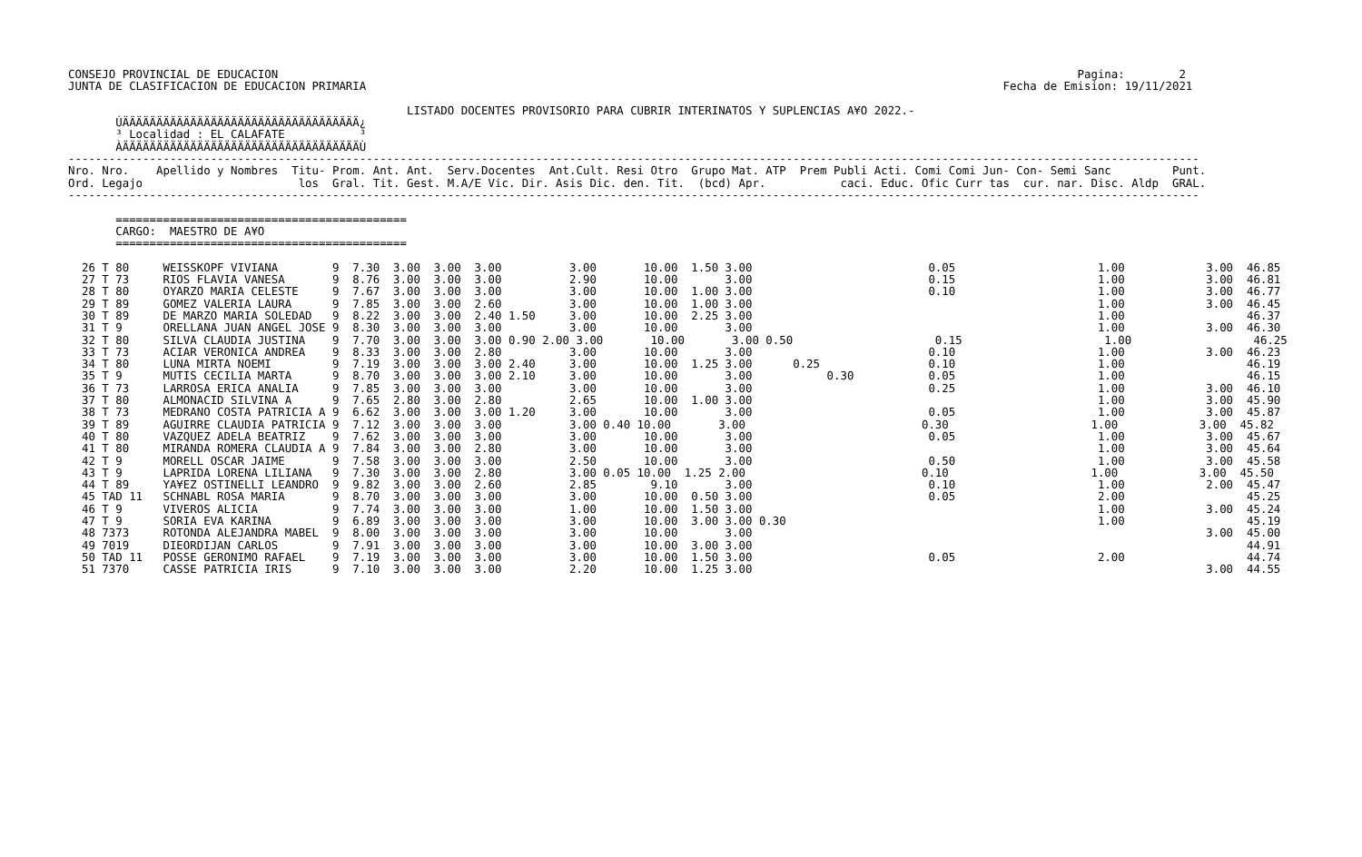CONSEJO PROVINCIAL DE EDUCACION                                                                                                                      Pagina:        2
JUNTA DE CLASIFICACION DE EDUCACION PRIMARIA                                                                                              Fecha de Emision: 19/11/2021

                                                  LISTADO DOCENTES PROVISORIO PARA CUBRIR INTERINATOS Y SUPLENCIAS A¥O 2022.-
       ÚÄÄÄÄÄÄÄÄÄÄÄÄÄÄÄÄÄÄÄÄÄÄÄÄÄÄÄÄÄÄÄÄÄÄÄ¿
       ³ Localidad : EL CALAFATE           ³
       ÀÄÄÄÄÄÄÄÄÄÄÄÄÄÄÄÄÄÄÄÄÄÄÄÄÄÄÄÄÄÄÄÄÄÄÄÙ
-----------------------------------------------------------------------------------------------------------------------------------------------------------------------
Nro. Nro.    Apellido y Nombres  Titu- Prom. Ant. Ant.  Serv.Docentes  Ant.Cult. Resi Otro  Grupo Mat. ATP  Prem Publi Acti. Comi Comi Jun- Con- Semi Sanc         Punt.
Ord. Legajo                       los  Gral. Tit. Gest. M.A/E Vic. Dir. Asis Dic. den. Tit.  (bcd) Apr.           caci. Educ. Ofic Curr tas  cur. nar. Disc. Aldp  GRAL.
-----------------------------------------------------------------------------------------------------------------------------------------------------------------------

       ===========================================
       CARGO:  MAESTRO DE A¥O
       ===========================================

  26 T 80     WEISSKOPF VIVIANA        9  7.30  3.00  3.00  3.00          3.00       10.00  1.50 3.00                          0.05                     1.00            3.00  46.85
  27 T 73     RIOS FLAVIA VANESA       9  8.76  3.00  3.00  3.00          2.90       10.00       3.00                          0.15                     1.00            3.00  46.81
  28 T 80     OYARZO MARIA CELESTE     9  7.67  3.00  3.00  3.00          3.00       10.00  1.00 3.00                          0.10                     1.00            3.00  46.77
  29 T 89     GOMEZ VALERIA LAURA      9  7.85  3.00  3.00  2.60          3.00       10.00  1.00 3.00                                                   1.00            3.00  46.45
  30 T 89     DE MARZO MARIA SOLEDAD   9  8.22  3.00  3.00  2.40 1.50     3.00       10.00  2.25 3.00                                                   1.00                  46.37
  31 T 9      ORELLANA JUAN ANGEL JOSE 9  8.30  3.00  3.00  3.00          3.00       10.00       3.00                                                   1.00            3.00  46.30
  32 T 80     SILVA CLAUDIA JUSTINA    9  7.70  3.00  3.00  3.00 0.90 2.00 3.00       10.00       3.00 0.50                     0.15                     1.00                  46.25
  33 T 73     ACIAR VERONICA ANDREA    9  8.33  3.00  3.00  2.80          3.00       10.00       3.00                          0.10                     1.00            3.00  46.23
  34 T 80     LUNA MIRTA NOEMI         9  7.19  3.00  3.00  3.00 2.40     3.00       10.00  1.25 3.00      0.25                0.10                     1.00                  46.19
  35 T 9      MUTIS CECILIA MARTA      9  8.70  3.00  3.00  3.00 2.10     3.00       10.00       3.00           0.30           0.05                     1.00                  46.15
  36 T 73     LARROSA ERICA ANALIA     9  7.85  3.00  3.00  3.00          3.00       10.00       3.00                          0.25                     1.00            3.00  46.10
  37 T 80     ALMONACID SILVINA A      9  7.65  2.80  3.00  2.80          2.65       10.00  1.00 3.00                                                   1.00            3.00  45.90
  38 T 73     MEDRANO COSTA PATRICIA A 9  6.62  3.00  3.00  3.00 1.20     3.00       10.00       3.00                          0.05                     1.00            3.00  45.87
  39 T 89     AGUIRRE CLAUDIA PATRICIA 9  7.12  3.00  3.00  3.00          3.00 0.40 10.00       3.00                          0.30                     1.00            3.00  45.82
  40 T 80     VAZQUEZ ADELA BEATRIZ    9  7.62  3.00  3.00  3.00          3.00       10.00       3.00                          0.05                     1.00            3.00  45.67
  41 T 80     MIRANDA ROMERA CLAUDIA A 9  7.84  3.00  3.00  2.80          3.00       10.00       3.00                                                   1.00            3.00  45.64
  42 T 9      MORELL OSCAR JAIME       9  7.58  3.00  3.00  3.00          2.50       10.00       3.00                          0.50                     1.00            3.00  45.58
  43 T 9      LAPRIDA LORENA LILIANA   9  7.30  3.00  3.00  2.80          3.00 0.05 10.00  1.25 2.00                          0.10                     1.00            3.00  45.50
  44 T 89     YA¥EZ OSTINELLI LEANDRO  9  9.82  3.00  3.00  2.60          2.85        9.10       3.00                          0.10                     1.00            2.00  45.47
  45 TAD 11   SCHNABL ROSA MARIA       9  8.70  3.00  3.00  3.00          3.00       10.00  0.50 3.00                          0.05                     2.00                  45.25
  46 T 9      VIVEROS ALICIA           9  7.74  3.00  3.00  3.00          1.00       10.00  1.50 3.00                                                   1.00            3.00  45.24
  47 T 9      SORIA EVA KARINA         9  6.89  3.00  3.00  3.00          3.00       10.00  3.00 3.00 0.30                                              1.00                  45.19
  48 7373     ROTONDA ALEJANDRA MABEL  9  8.00  3.00  3.00  3.00          3.00       10.00       3.00                                                                   3.00  45.00
  49 7019     DIEORDIJAN CARLOS        9  7.91  3.00  3.00  3.00          3.00       10.00  3.00 3.00                                                                         44.91
  50 TAD 11   POSSE GERONIMO RAFAEL    9  7.19  3.00  3.00  3.00          3.00       10.00  1.50 3.00                          0.05                     2.00                  44.74
  51 7370     CASSE PATRICIA IRIS      9  7.10  3.00  3.00  3.00          2.20       10.00  1.25 3.00                                                                   3.00  44.55